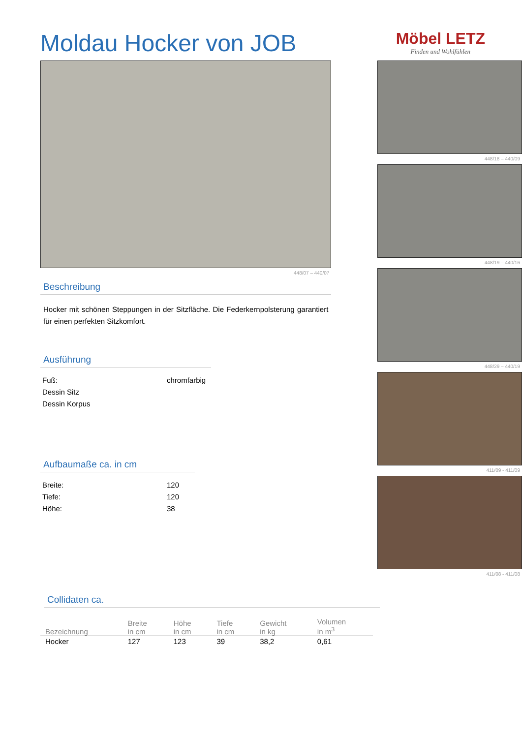Moldau Hocker von JOB
Möbel LETZ
Finden und Wohlfühlen
448/07 – 440/07
Beschreibung
Hocker mit schönen Steppungen in der Sitzfläche. Die Federkernpolsterung garantiert für einen perfekten Sitzkomfort.
Ausführung
Fuß: chromfarbig
Dessin Sitz
Dessin Korpus
Aufbaumaße ca. in cm
Breite: 120
Tiefe: 120
Höhe: 38
448/18 – 440/09
448/19 – 440/16
448/29 – 440/19
411/09 - 411/09
411/08 - 411/08
Collidaten ca.
| Bezeichnung | Breite in cm | Höhe in cm | Tiefe in cm | Gewicht in kg | Volumen in m<sup>3</sup> |
| --- | --- | --- | --- | --- | --- |
| Hocker | 127 | 123 | 39 | 38,2 | 0,61 |